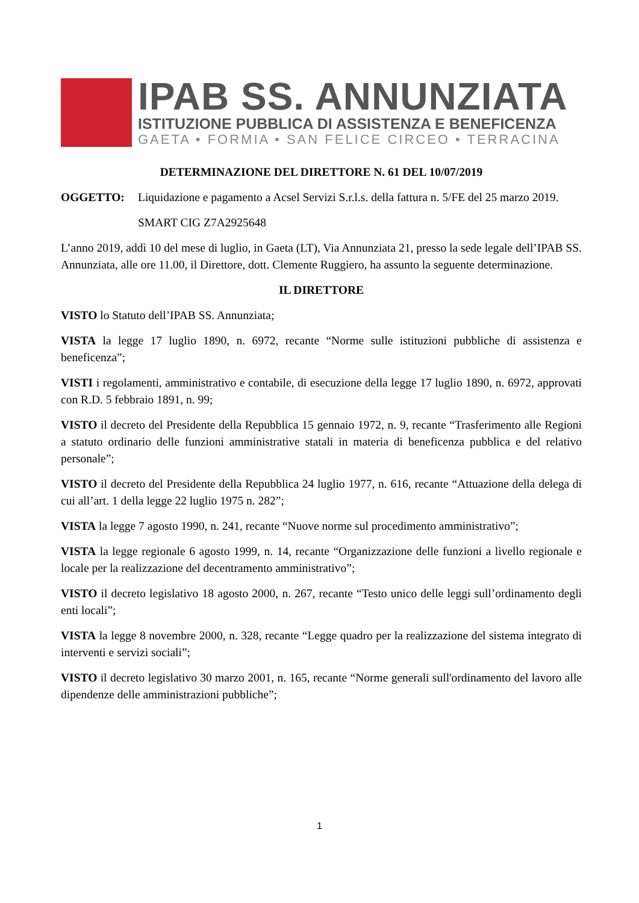IPAB SS. ANNUNZIATA
ISTITUZIONE PUBBLICA DI ASSISTENZA E BENEFICENZA
GAETA • FORMIA • SAN FELICE CIRCEO • TERRACINA
DETERMINAZIONE DEL DIRETTORE N. 61 DEL 10/07/2019
OGGETTO: Liquidazione e pagamento a Acsel Servizi S.r.l.s. della fattura n. 5/FE del 25 marzo 2019.
SMART CIG Z7A2925648
L’anno 2019, addì 10 del mese di luglio, in Gaeta (LT), Via Annunziata 21, presso la sede legale dell’IPAB SS. Annunziata, alle ore 11.00, il Direttore, dott. Clemente Ruggiero, ha assunto la seguente determinazione.
IL DIRETTORE
VISTO lo Statuto dell’IPAB SS. Annunziata;
VISTA la legge 17 luglio 1890, n. 6972, recante “Norme sulle istituzioni pubbliche di assistenza e beneficenza”;
VISTI i regolamenti, amministrativo e contabile, di esecuzione della legge 17 luglio 1890, n. 6972, approvati con R.D. 5 febbraio 1891, n. 99;
VISTO il decreto del Presidente della Repubblica 15 gennaio 1972, n. 9, recante “Trasferimento alle Regioni a statuto ordinario delle funzioni amministrative statali in materia di beneficenza pubblica e del relativo personale”;
VISTO il decreto del Presidente della Repubblica 24 luglio 1977, n. 616, recante “Attuazione della delega di cui all’art. 1 della legge 22 luglio 1975 n. 282”;
VISTA la legge 7 agosto 1990, n. 241, recante “Nuove norme sul procedimento amministrativo”;
VISTA la legge regionale 6 agosto 1999, n. 14, recante “Organizzazione delle funzioni a livello regionale e locale per la realizzazione del decentramento amministrativo”;
VISTO il decreto legislativo 18 agosto 2000, n. 267, recante “Testo unico delle leggi sull’ordinamento degli enti locali”;
VISTA la legge 8 novembre 2000, n. 328, recante “Legge quadro per la realizzazione del sistema integrato di interventi e servizi sociali”;
VISTO il decreto legislativo 30 marzo 2001, n. 165, recante “Norme generali sull'ordinamento del lavoro alle dipendenze delle amministrazioni pubbliche”;
1